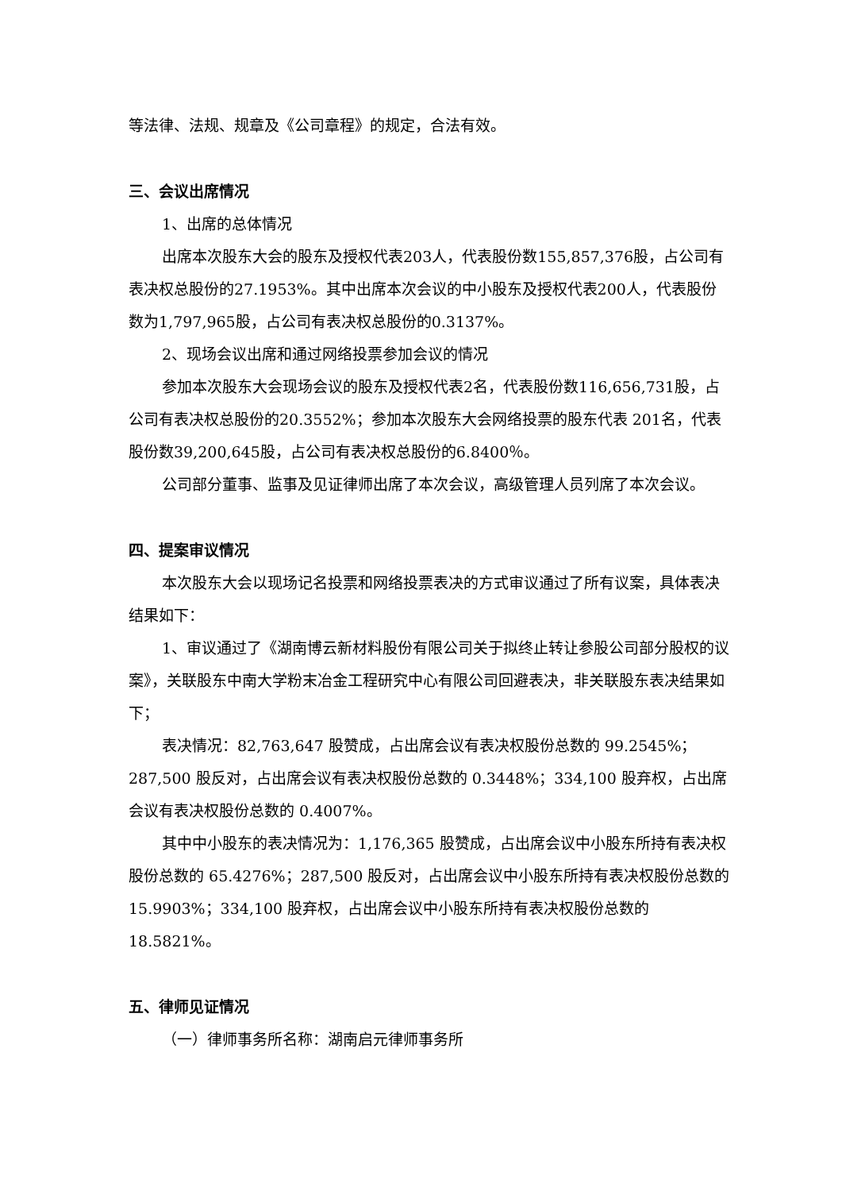等法律、法规、规章及《公司章程》的规定，合法有效。
三、会议出席情况
1、出席的总体情况
出席本次股东大会的股东及授权代表203人，代表股份数155,857,376股，占公司有表决权总股份的27.1953%。其中出席本次会议的中小股东及授权代表200人，代表股份数为1,797,965股，占公司有表决权总股份的0.3137%。
2、现场会议出席和通过网络投票参加会议的情况
参加本次股东大会现场会议的股东及授权代表2名，代表股份数116,656,731股，占公司有表决权总股份的20.3552%；参加本次股东大会网络投票的股东代表 201名，代表股份数39,200,645股，占公司有表决权总股份的6.8400％。
公司部分董事、监事及见证律师出席了本次会议，高级管理人员列席了本次会议。
四、提案审议情况
本次股东大会以现场记名投票和网络投票表决的方式审议通过了所有议案，具体表决结果如下：
1、审议通过了《湖南博云新材料股份有限公司关于拟终止转让参股公司部分股权的议案》，关联股东中南大学粉末冶金工程研究中心有限公司回避表决，非关联股东表决结果如下；
表决情况：82,763,647 股赞成，占出席会议有表决权股份总数的 99.2545%；287,500 股反对，占出席会议有表决权股份总数的 0.3448%；334,100 股弃权，占出席会议有表决权股份总数的 0.4007%。
其中中小股东的表决情况为：1,176,365 股赞成，占出席会议中小股东所持有表决权股份总数的 65.4276%；287,500 股反对，占出席会议中小股东所持有表决权股份总数的 15.9903%；334,100 股弃权，占出席会议中小股东所持有表决权股份总数的 18.5821%。
五、律师见证情况
（一）律师事务所名称：湖南启元律师事务所